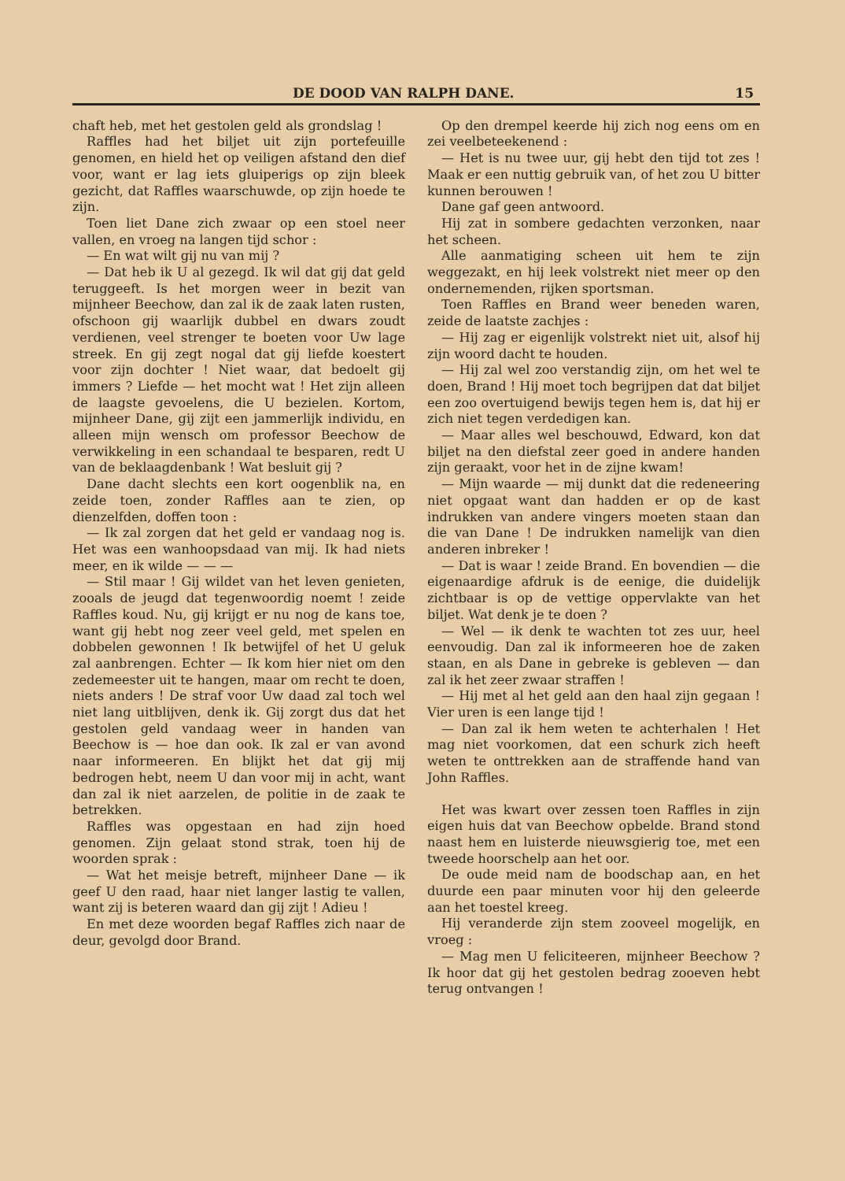DE DOOD VAN RALPH DANE. 15
chaft heb, met het gestolen geld als grondslag !
Raffles had het biljet uit zijn portefeuille genomen, en hield het op veiligen afstand den dief voor, want er lag iets gluiperigs op zijn bleek gezicht, dat Raffles waarschuwde, op zijn hoede te zijn.
Toen liet Dane zich zwaar op een stoel neer vallen, en vroeg na langen tijd schor :
— En wat wilt gij nu van mij ?
— Dat heb ik U al gezegd. Ik wil dat gij dat geld teruggeeft. Is het morgen weer in bezit van mijnheer Beechow, dan zal ik de zaak laten rusten, ofschoon gij waarlijk dubbel en dwars zoudt verdienen, veel strenger te boeten voor Uw lage streek. En gij zegt nogal dat gij liefde koestert voor zijn dochter ! Niet waar, dat bedoelt gij immers ? Liefde — het mocht wat ! Het zijn alleen de laagste gevoelens, die U bezielen. Kortom, mijnheer Dane, gij zijt een jammerlijk individu, en alleen mijn wensch om professor Beechow de verwikkeling in een schandaal te besparen, redt U van de beklaagdenbank ! Wat besluit gij ?
Dane dacht slechts een kort oogenblik na, en zeide toen, zonder Raffles aan te zien, op dienzelfden, doffen toon :
— Ik zal zorgen dat het geld er vandaag nog is. Het was een wanhoopsdaad van mij. Ik had niets meer, en ik wilde — — —
— Stil maar ! Gij wildet van het leven genieten, zooals de jeugd dat tegenwoordig noemt ! zeide Raffles koud. Nu, gij krijgt er nu nog de kans toe, want gij hebt nog zeer veel geld, met spelen en dobbelen gewonnen ! Ik betwijfel of het U geluk zal aanbrengen. Echter — Ik kom hier niet om den zedemeester uit te hangen, maar om recht te doen, niets anders ! De straf voor Uw daad zal toch wel niet lang uitblijven, denk ik. Gij zorgt dus dat het gestolen geld vandaag weer in handen van Beechow is — hoe dan ook. Ik zal er van avond naar informeeren. En blijkt het dat gij mij bedrogen hebt, neem U dan voor mij in acht, want dan zal ik niet aarzelen, de politie in de zaak te betrekken.
Raffles was opgestaan en had zijn hoed genomen. Zijn gelaat stond strak, toen hij de woorden sprak :
— Wat het meisje betreft, mijnheer Dane — ik geef U den raad, haar niet langer lastig te vallen, want zij is beteren waard dan gij zijt ! Adieu !
En met deze woorden begaf Raffles zich naar de deur, gevolgd door Brand.
Op den drempel keerde hij zich nog eens om en zei veelbeteekenend :
— Het is nu twee uur, gij hebt den tijd tot zes ! Maak er een nuttig gebruik van, of het zou U bitter kunnen berouwen !
Dane gaf geen antwoord.
Hij zat in sombere gedachten verzonken, naar het scheen.
Alle aanmatiging scheen uit hem te zijn weggezakt, en hij leek volstrekt niet meer op den ondernemenden, rijken sportsman.
Toen Raffles en Brand weer beneden waren, zeide de laatste zachjes :
— Hij zag er eigenlijk volstrekt niet uit, alsof hij zijn woord dacht te houden.
— Hij zal wel zoo verstandig zijn, om het wel te doen, Brand ! Hij moet toch begrijpen dat dat biljet een zoo overtuigend bewijs tegen hem is, dat hij er zich niet tegen verdedigen kan.
— Maar alles wel beschouwd, Edward, kon dat biljet na den diefstal zeer goed in andere handen zijn geraakt, voor het in de zijne kwam!
— Mijn waarde — mij dunkt dat die redeneering niet opgaat want dan hadden er op de kast indrukken van andere vingers moeten staan dan die van Dane ! De indrukken namelijk van dien anderen inbreker !
— Dat is waar ! zeide Brand. En bovendien — die eigenaardige afdruk is de eenige, die duidelijk zichtbaar is op de vettige oppervlakte van het biljet. Wat denk je te doen ?
— Wel — ik denk te wachten tot zes uur, heel eenvoudig. Dan zal ik informeeren hoe de zaken staan, en als Dane in gebreke is gebleven — dan zal ik het zeer zwaar straffen !
— Hij met al het geld aan den haal zijn gegaan ! Vier uren is een lange tijd !
— Dan zal ik hem weten te achterhalen ! Het mag niet voorkomen, dat een schurk zich heeft weten te onttrekken aan de straffende hand van John Raffles.
Het was kwart over zessen toen Raffles in zijn eigen huis dat van Beechow opbelde. Brand stond naast hem en luisterde nieuwsgierig toe, met een tweede hoorschelp aan het oor.
De oude meid nam de boodschap aan, en het duurde een paar minuten voor hij den geleerde aan het toestel kreeg.
Hij veranderde zijn stem zooveel mogelijk, en vroeg :
— Mag men U feliciteeren, mijnheer Beechow ? Ik hoor dat gij het gestolen bedrag zooeven hebt terug ontvangen !